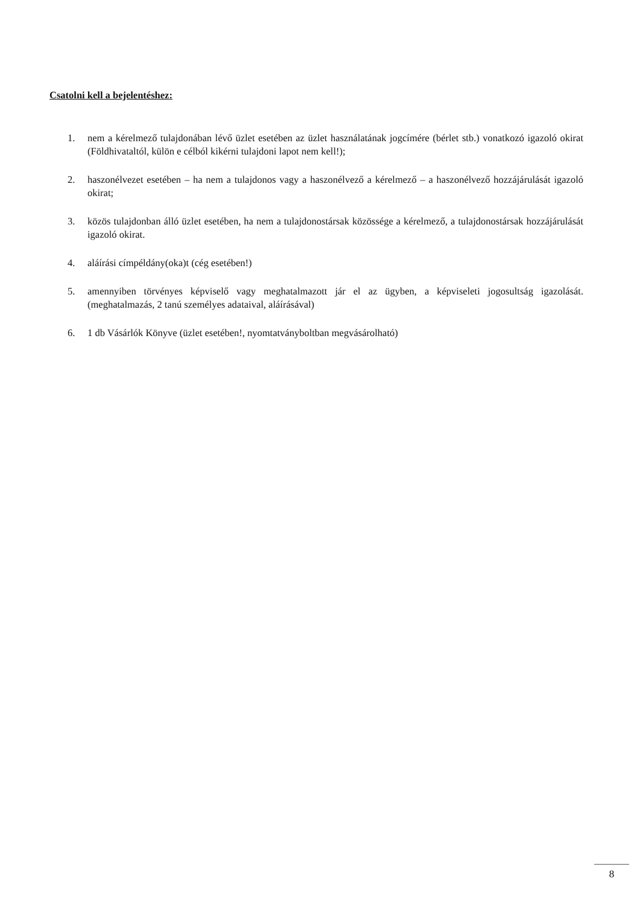Csatolni kell a bejelentéshez:
1. nem a kérelmező tulajdonában lévő üzlet esetében az üzlet használatának jogcímére (bérlet stb.) vonatkozó igazoló okirat (Földhivataltól, külön e célból kikérni tulajdoni lapot nem kell!);
2. haszonélvezet esetében – ha nem a tulajdonos vagy a haszonélvező a kérelmező – a haszonélvező hozzájárulását igazoló okirat;
3. közös tulajdonban álló üzlet esetében, ha nem a tulajdonostársak közössége a kérelmező, a tulajdonostársak hozzájárulását igazoló okirat.
4. aláírási címpéldány(oka)t (cég esetében!)
5. amennyiben törvényes képviselő vagy meghatalmazott jár el az ügyben, a képviseleti jogosultság igazolását. (meghatalmazás, 2 tanú személyes adataival, aláírásával)
6. 1 db Vásárlók Könyve (üzlet esetében!, nyomtatványboltban megvásárolható)
8